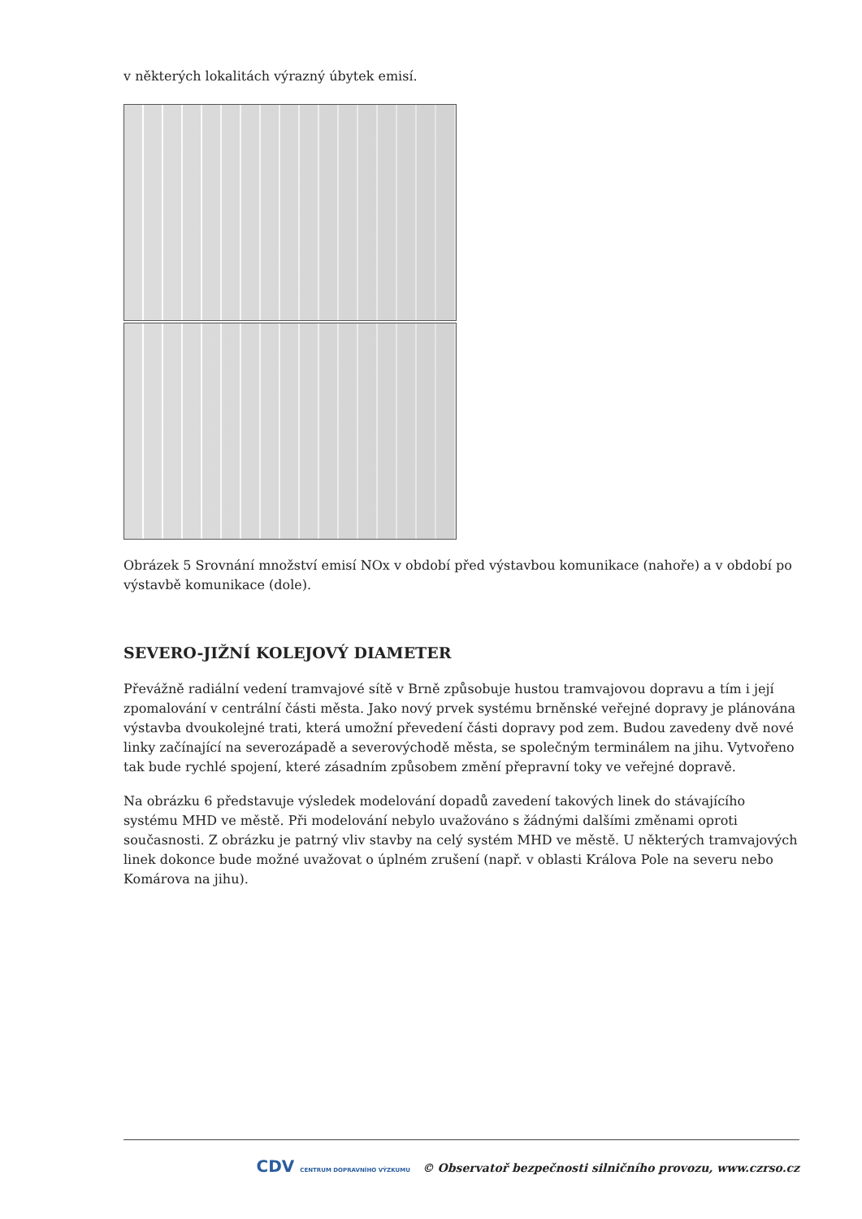v některých lokalitách výrazný úbytek emisí.
Obrázek 5 Srovnání množství emisí NOx v období před výstavbou komunikace (nahoře) a v období po výstavbě komunikace (dole).
SEVERO-JIŽNÍ KOLEJOVÝ DIAMETER
Převážně radiální vedení tramvajové sítě v Brně způsobuje hustou tramvajovou dopravu a tím i její zpomalování v centrální části města. Jako nový prvek systému brněnské veřejné dopravy je plánována výstavba dvoukolejné trati, která umožní převedení části dopravy pod zem. Budou zavedeny dvě nové linky začínající na severozápadě a severovýchodě města, se společným terminálem na jihu. Vytvořeno tak bude rychlé spojení, které zásadním způsobem změní přepravní toky ve veřejné dopravě.
Na obrázku 6 představuje výsledek modelování dopadů zavedení takových linek do stávajícího systému MHD ve městě. Při modelování nebylo uvažováno s žádnými dalšími změnami oproti současnosti. Z obrázku je patrný vliv stavby na celý systém MHD ve městě. U některých tramvajových linek dokonce bude možné uvažovat o úplném zrušení (např. v oblasti Králova Pole na severu nebo Komárova na jihu).
CDV CENTRUM DOPRAVNÍHO VÝZKUMU © Observatoř bezpečnosti silničního provozu, www.czrso.cz